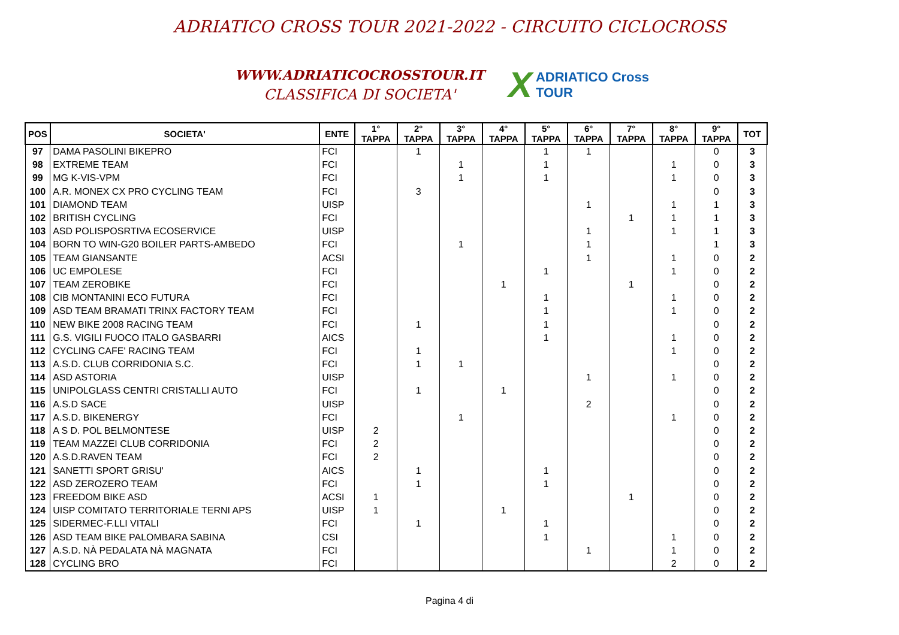ADRIATICO CROSS TOUR 2021-2022 - CIRCUITO CICLOCROSS
WWW.ADRIATICOCROSSTOUR.IT
CLASSIFICA DI SOCIETA'
X ADRIATICO Cross TOUR
| POS | SOCIETA' | ENTE | 1° TAPPA | 2° TAPPA | 3° TAPPA | 4° TAPPA | 5° TAPPA | 6° TAPPA | 7° TAPPA | 8° TAPPA | 9° TAPPA | TOT |
| --- | --- | --- | --- | --- | --- | --- | --- | --- | --- | --- | --- | --- |
| 97 | DAMA PASOLINI BIKEPRO | FCI | | 1 | | | 1 | 1 | | | 0 | 3 |
| 98 | EXTREME TEAM | FCI | | | 1 | | 1 | | | 1 | 0 | 3 |
| 99 | MG K-VIS-VPM | FCI | | | 1 | | 1 | | | 1 | 0 | 3 |
| 100 | A.R. MONEX CX PRO CYCLING TEAM | FCI | | 3 | | | | | | | 0 | 3 |
| 101 | DIAMOND TEAM | UISP | | | | | | 1 | | 1 | 1 | 3 |
| 102 | BRITISH CYCLING | FCI | | | | | | | 1 | 1 | 1 | 3 |
| 103 | ASD POLISPOSRTIVA ECOSERVICE | UISP | | | | | | 1 | | 1 | 1 | 3 |
| 104 | BORN TO WIN-G20 BOILER PARTS-AMBEDO | FCI | | | 1 | | | 1 | | | 1 | 3 |
| 105 | TEAM GIANSANTE | ACSI | | | | | | 1 | | 1 | 0 | 2 |
| 106 | UC EMPOLESE | FCI | | | | | 1 | | | 1 | 0 | 2 |
| 107 | TEAM ZEROBIKE | FCI | | | | 1 | | | 1 | | 0 | 2 |
| 108 | CIB MONTANINI ECO FUTURA | FCI | | | | | 1 | | | 1 | 0 | 2 |
| 109 | ASD TEAM BRAMATI TRINX FACTORY TEAM | FCI | | | | | 1 | | | 1 | 0 | 2 |
| 110 | NEW BIKE 2008 RACING TEAM | FCI | | 1 | | | 1 | | | | 0 | 2 |
| 111 | G.S. VIGILI FUOCO ITALO GASBARRI | AICS | | | | | 1 | | | 1 | 0 | 2 |
| 112 | CYCLING CAFE' RACING TEAM | FCI | | 1 | | | | | | 1 | 0 | 2 |
| 113 | A.S.D. CLUB CORRIDONIA S.C. | FCI | | 1 | 1 | | | | | | 0 | 2 |
| 114 | ASD ASTORIA | UISP | | | | | | 1 | | 1 | 0 | 2 |
| 115 | UNIPOLGLASS CENTRI CRISTALLI AUTO | FCI | | 1 | | 1 | | | | | 0 | 2 |
| 116 | A.S.D SACE | UISP | | | | | | 2 | | | 0 | 2 |
| 117 | A.S.D. BIKENERGY | FCI | | | 1 | | | | | 1 | 0 | 2 |
| 118 | A S D. POL BELMONTESE | UISP | 2 | | | | | | | | 0 | 2 |
| 119 | TEAM MAZZEI CLUB CORRIDONIA | FCI | 2 | | | | | | | | 0 | 2 |
| 120 | A.S.D.RAVEN TEAM | FCI | 2 | | | | | | | | 0 | 2 |
| 121 | SANETTI SPORT GRISU' | AICS | | 1 | | | 1 | | | | 0 | 2 |
| 122 | ASD ZEROZERO TEAM | FCI | | 1 | | | 1 | | | | 0 | 2 |
| 123 | FREEDOM BIKE ASD | ACSI | 1 | | | | | | 1 | | 0 | 2 |
| 124 | UISP COMITATO TERRITORIALE TERNI APS | UISP | 1 | | | 1 | | | | | 0 | 2 |
| 125 | SIDERMEC-F.LLI VITALI | FCI | | 1 | | | 1 | | | | 0 | 2 |
| 126 | ASD TEAM BIKE PALOMBARA SABINA | CSI | | | | | 1 | | | 1 | 0 | 2 |
| 127 | A.S.D. NÀ PEDALATA NÀ MAGNATA | FCI | | | | | | 1 | | 1 | 0 | 2 |
| 128 | CYCLING BRO | FCI | | | | | | | | 2 | 0 | 2 |
Pagina 4 di